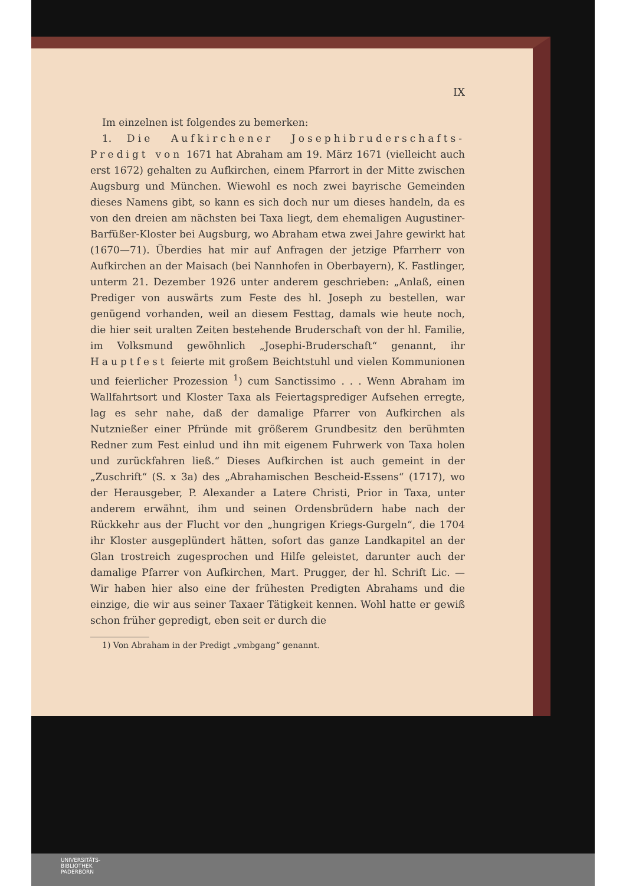IX
Im einzelnen ist folgendes zu bemerken:
1. Die Aufkirchener Josephibruderschafts-Predigt von 1671 hat Abraham am 19. März 1671 (vielleicht auch erst 1672) gehalten zu Aufkirchen, einem Pfarrort in der Mitte zwischen Augsburg und München. Wiewohl es noch zwei bayrische Gemeinden dieses Namens gibt, so kann es sich doch nur um dieses handeln, da es von den dreien am nächsten bei Taxa liegt, dem ehemaligen Augustiner-Barfüßer-Kloster bei Augsburg, wo Abraham etwa zwei Jahre gewirkt hat (1670—71). Überdies hat mir auf Anfragen der jetzige Pfarrherr von Aufkirchen an der Maisach (bei Nannhofen in Oberbayern), K. Fastlinger, unterm 21. Dezember 1926 unter anderem geschrieben: „Anlaß, einen Prediger von auswärts zum Feste des hl. Joseph zu bestellen, war genügend vorhanden, weil an diesem Festtag, damals wie heute noch, die hier seit uralten Zeiten bestehende Bruderschaft von der hl. Familie, im Volksmund gewöhnlich „Josephi-Bruderschaft“ genannt, ihr Hauptfest feierte mit großem Beichtstuhl und vielen Kommunionen und feierlicher Prozession <sup>1</sup>) cum Sanctissimo . . . Wenn Abraham im Wallfahrtsort und Kloster Taxa als Feiertagsprediger Aufsehen erregte, lag es sehr nahe, daß der damalige Pfarrer von Aufkirchen als Nutznießer einer Pfründe mit größerem Grundbesitz den berühmten Redner zum Fest einlud und ihn mit eigenem Fuhrwerk von Taxa holen und zurückfahren ließ.“ Dieses Aufkirchen ist auch gemeint in der „Zuschrift“ (S. x 3a) des „Abrahamischen Bescheid-Essens“ (1717), wo der Herausgeber, P. Alexander a Latere Christi, Prior in Taxa, unter anderem erwähnt, ihm und seinen Ordensbrüdern habe nach der Rückkehr aus der Flucht vor den „hungrigen Kriegs-Gurgeln“, die 1704 ihr Kloster ausgeplündert hätten, sofort das ganze Landkapitel an der Glan trostreich zugesprochen und Hilfe geleistet, darunter auch der damalige Pfarrer von Aufkirchen, Mart. Prugger, der hl. Schrift Lic. — Wir haben hier also eine der frühesten Predigten Abrahams und die einzige, die wir aus seiner Taxaer Tätigkeit kennen. Wohl hatte er gewiß schon früher gepredigt, eben seit er durch die
1) Von Abraham in der Predigt „vmbgang“ genannt.
UNIVERSITÄTS-
BIBLIOTHEK
PADERBORN